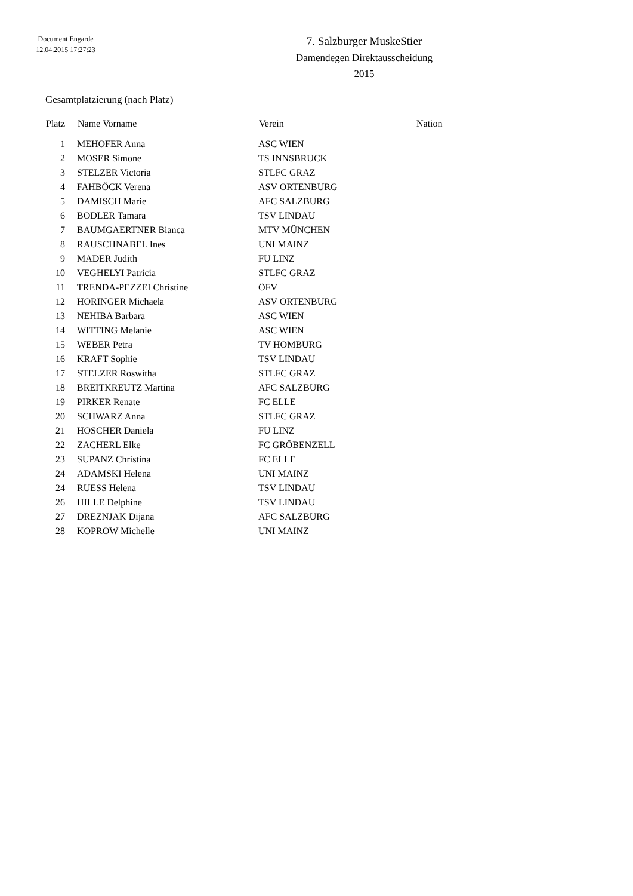Document Engarde
12.04.2015 17:27:23
7. Salzburger MuskeStier
Damendegen Direktausscheidung
2015
Gesamtplatzierung (nach Platz)
| Platz | Name Vorname | Verein | Nation |
| --- | --- | --- | --- |
| 1 | MEHOFER Anna | ASC WIEN | |
| 2 | MOSER Simone | TS INNSBRUCK | |
| 3 | STELZER Victoria | STLFC GRAZ | |
| 4 | FAHBÖCK Verena | ASV ORTENBURG | |
| 5 | DAMISCH Marie | AFC SALZBURG | |
| 6 | BODLER Tamara | TSV LINDAU | |
| 7 | BAUMGAERTNER Bianca | MTV MÜNCHEN | |
| 8 | RAUSCHNABEL Ines | UNI MAINZ | |
| 9 | MADER Judith | FU LINZ | |
| 10 | VEGHELYI Patricia | STLFC GRAZ | |
| 11 | TRENDA-PEZZEI Christine | ÖFV | |
| 12 | HORINGER Michaela | ASV ORTENBURG | |
| 13 | NEHIBA Barbara | ASC WIEN | |
| 14 | WITTING Melanie | ASC WIEN | |
| 15 | WEBER Petra | TV HOMBURG | |
| 16 | KRAFT Sophie | TSV LINDAU | |
| 17 | STELZER Roswitha | STLFC GRAZ | |
| 18 | BREITKREUTZ Martina | AFC SALZBURG | |
| 19 | PIRKER Renate | FC ELLE | |
| 20 | SCHWARZ Anna | STLFC GRAZ | |
| 21 | HOSCHER Daniela | FU LINZ | |
| 22 | ZACHERL Elke | FC GRÖBENZELL | |
| 23 | SUPANZ Christina | FC ELLE | |
| 24 | ADAMSKI Helena | UNI MAINZ | |
| 24 | RUESS Helena | TSV LINDAU | |
| 26 | HILLE Delphine | TSV LINDAU | |
| 27 | DREZNJAK Dijana | AFC SALZBURG | |
| 28 | KOPROW Michelle | UNI MAINZ | |